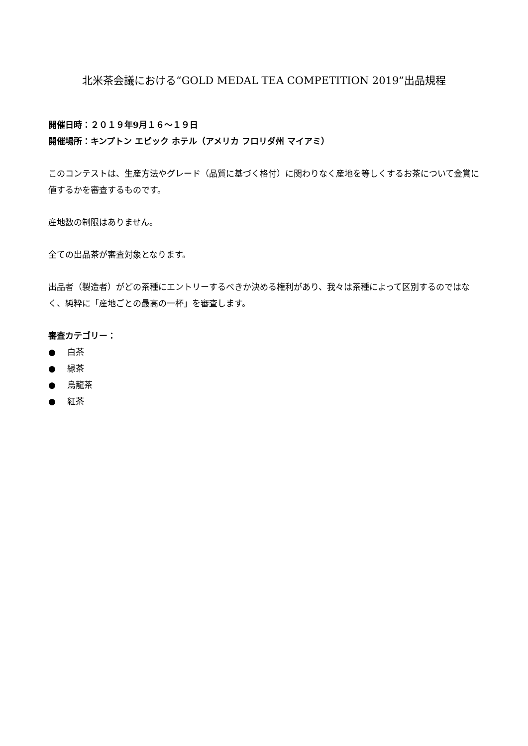北米茶会議における“GOLD MEDAL TEA COMPETITION 2019”出品規程
開催日時：２０１９年9月１６～１９日
開催場所：キンプトン エピック ホテル（アメリカ フロリダ州 マイアミ）
このコンテストは、生産方法やグレード（品質に基づく格付）に関わりなく産地を等しくするお茶について金賞に値するかを審査するものです。
産地数の制限はありません。
全ての出品茶が審査対象となります。
出品者（製造者）がどの茶種にエントリーするべきか決める権利があり、我々は茶種によって区別するのではなく、純粋に「産地ごとの最高の一杯」を審査します。
審査カテゴリー：
● 白茶
● 緑茶
● 烏龍茶
● 紅茶